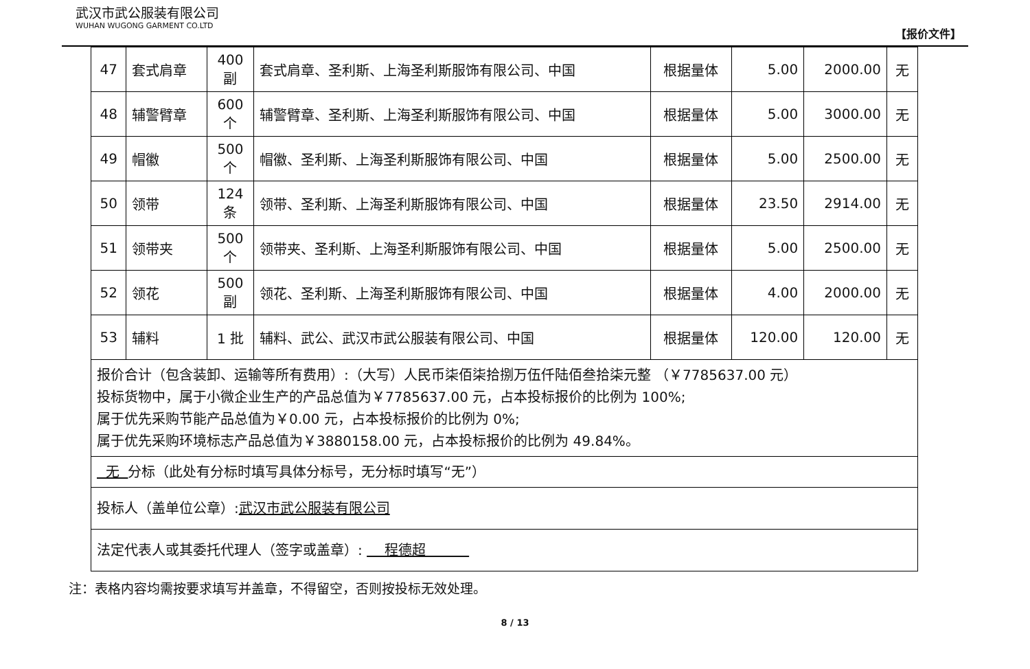武汉市武公服装有限公司
WUHAN WUGONG GARMENT CO.LTD
【报价文件】
| 47 | 套式肩章 | 400 副 | 套式肩章、圣利斯、上海圣利斯服饰有限公司、中国 | 根据量体 | 5.00 | 2000.00 | 无 |
| 48 | 辅警臂章 | 600 个 | 辅警臂章、圣利斯、上海圣利斯服饰有限公司、中国 | 根据量体 | 5.00 | 3000.00 | 无 |
| 49 | 帽徽 | 500 个 | 帽徽、圣利斯、上海圣利斯服饰有限公司、中国 | 根据量体 | 5.00 | 2500.00 | 无 |
| 50 | 领带 | 124 条 | 领带、圣利斯、上海圣利斯服饰有限公司、中国 | 根据量体 | 23.50 | 2914.00 | 无 |
| 51 | 领带夹 | 500 个 | 领带夹、圣利斯、上海圣利斯服饰有限公司、中国 | 根据量体 | 5.00 | 2500.00 | 无 |
| 52 | 领花 | 500 副 | 领花、圣利斯、上海圣利斯服饰有限公司、中国 | 根据量体 | 4.00 | 2000.00 | 无 |
| 53 | 辅料 | 1 批 | 辅料、武公、武汉市武公服装有限公司、中国 | 根据量体 | 120.00 | 120.00 | 无 |
| 报价合计（包含装卸、运输等所有费用）:（大写）人民币柒佰柒拾捌万伍仟陆佰叁拾柒元整 （￥7785637.00 元） 投标货物中，属于小微企业生产的产品总值为￥7785637.00 元，占本投标报价的比例为 100%; 属于优先采购节能产品总值为￥0.00 元，占本投标报价的比例为 0%; 属于优先采购环境标志产品总值为￥3880158.00 元，占本投标报价的比例为 49.84%。 | | | | | | | |
| 无 分标（此处有分标时填写具体分标号，无分标时填写“无”） | | | | | | | |
| 投标人（盖单位公章）: 武汉市武公服装有限公司 | | | | | | | |
| 法定代表人或其委托代理人（签字或盖章）: 程德超 | | | | | | | |
注：表格内容均需按要求填写并盖章，不得留空，否则按投标无效处理。
8 / 13